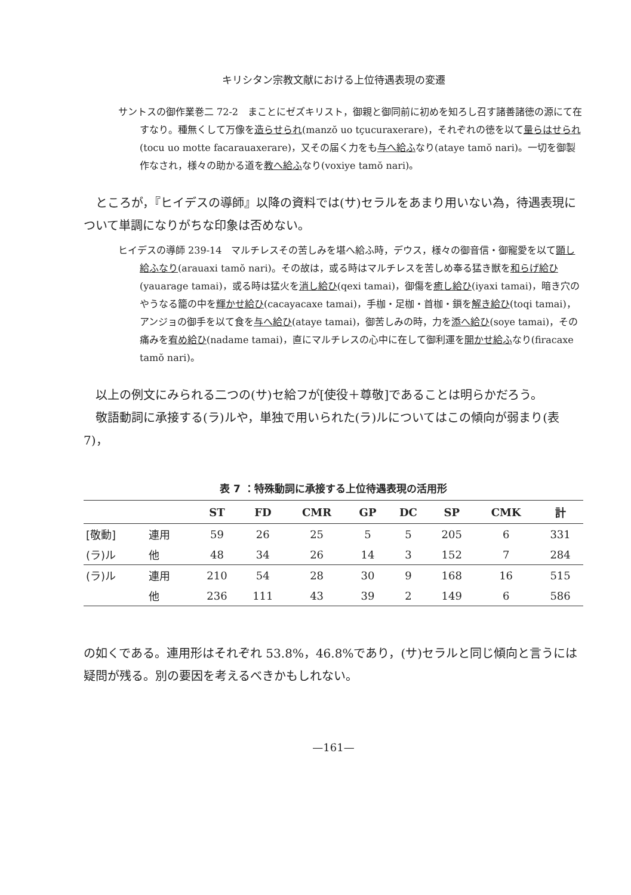キリシタン宗教文献における上位待遇表現の変遷
サントスの御作業巻二 72-2　まことにゼズキリスト，御親と御同前に初めを知ろし召す諸善諸徳の源にて在すなり。種無くして万像を造らせられ(manzŏ uo tçucuraxerare)，それぞれの徳を以て量らはせられ(tocu uo motte facarauaxerare)，又その届く力をも与へ給ふなり(ataye tamŏ nari)。一切を御製作なされ，様々の助かる道を教へ給ふなり(voxiye tamŏ nari)。
ところが，『ヒイデスの導師』以降の資料では(サ)セラルをあまり用いない為，待遇表現について単調になりがちな印象は否めない。
ヒイデスの導師 239-14　マルチレスその苦しみを堪へ給ふ時，デウス，様々の御音信・御寵愛を以て顕し給ふなり(arauaxi tamŏ nari)。その故は，或る時はマルチレスを苦しめ奉る猛き獣を和らげ給ひ(yauarage tamai)，或る時は猛火を消し給ひ(qexi tamai)，御傷を癒し給ひ(iyaxi tamai)，暗き穴のやうなる籠の中を輝かせ給ひ(cacayacaxe tamai)，手枷・足枷・首枷・鎖を解き給ひ(toqi tamai)，アンジョの御手を以て食を与へ給ひ(ataye tamai)，御苦しみの時，力を添へ給ひ(soye tamai)，その痛みを宥め給ひ(nadame tamai)，直にマルチレスの心中に在して御利運を開かせ給ふなり(firacaxe tamŏ nari)。
以上の例文にみられる二つの(サ)セ給フが[使役＋尊敬]であることは明らかだろう。
敬語動詞に承接する(ラ)ルや，単独で用いられた(ラ)ルについてはこの傾向が弱まり(表7)，
表 7 ：特殊動詞に承接する上位待遇表現の活用形
| | | ST | FD | CMR | GP | DC | SP | CMK | 計 |
| --- | --- | --- | --- | --- | --- | --- | --- | --- | --- |
| [敬動] | 連用 | 59 | 26 | 25 | 5 | 5 | 205 | 6 | 331 |
| (ラ)ル | 他 | 48 | 34 | 26 | 14 | 3 | 152 | 7 | 284 |
| (ラ)ル | 連用 | 210 | 54 | 28 | 30 | 9 | 168 | 16 | 515 |
| | 他 | 236 | 111 | 43 | 39 | 2 | 149 | 6 | 586 |
の如くである。連用形はそれぞれ 53.8%，46.8%であり，(サ)セラルと同じ傾向と言うには疑問が残る。別の要因を考えるべきかもしれない。
—161—